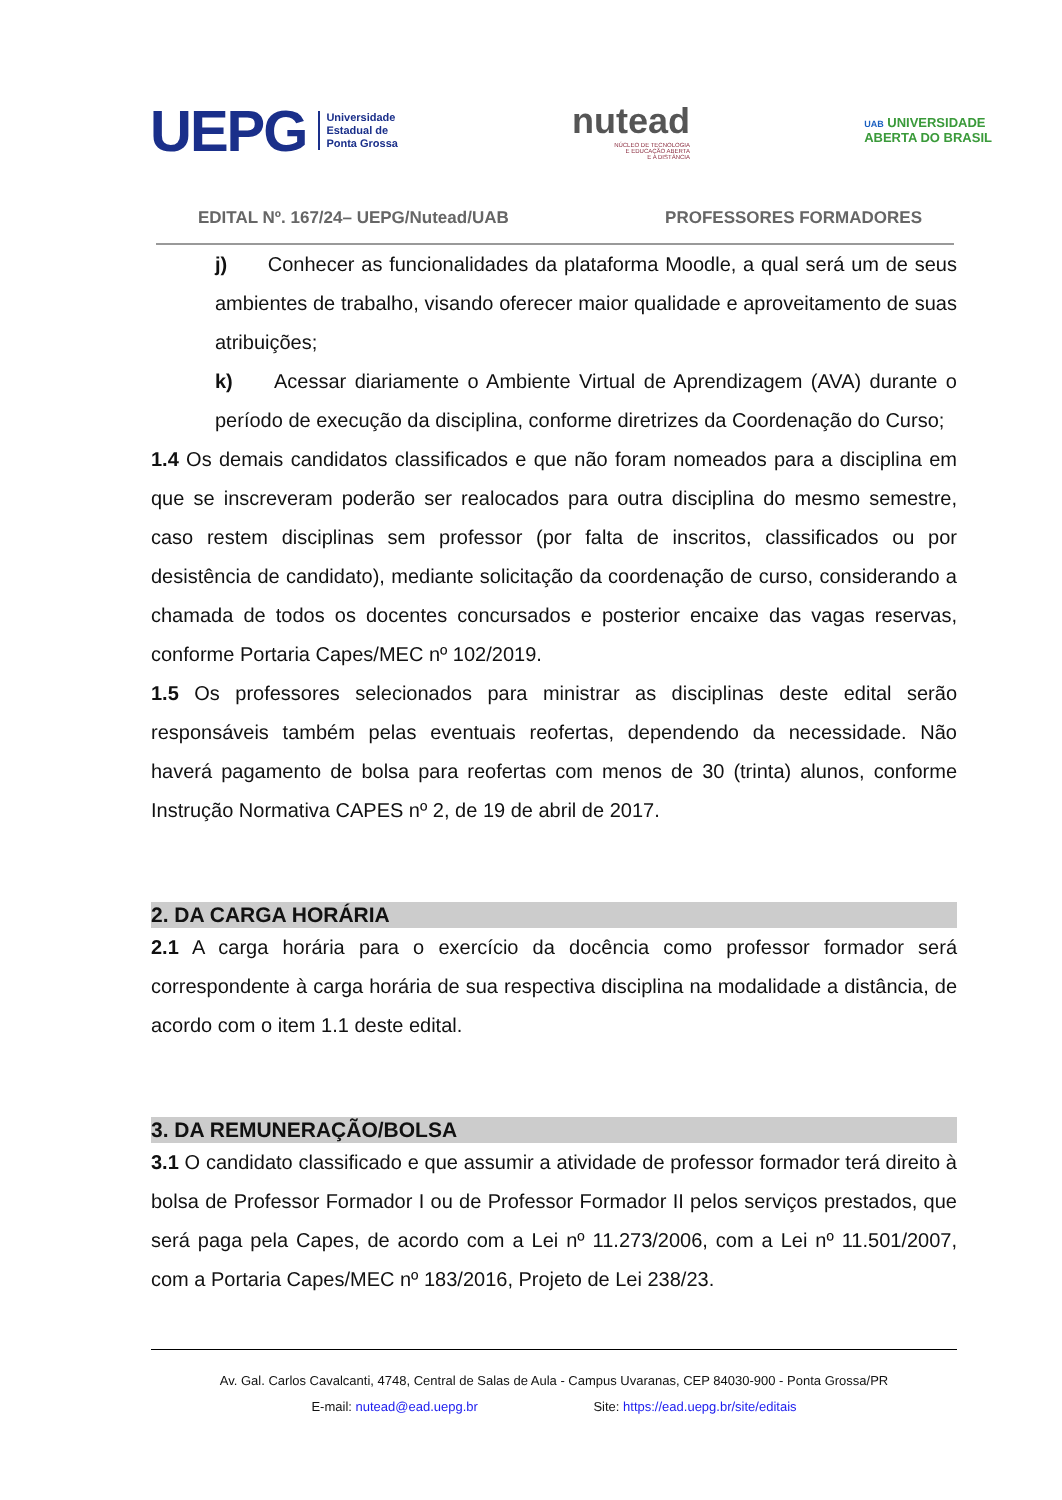UEPG Universidade
Estadual de
Ponta Grossa
nutead
NÚCLEO DE TECNOLOGIA
E EDUCAÇÃO ABERTA
E A DISTÂNCIA
UAB UNIVERSIDADE
ABERTA DO BRASIL
EDITAL Nº. 167/24– UEPG/Nutead/UAB PROFESSORES FORMADORES
j) Conhecer as funcionalidades da plataforma Moodle, a qual será um de seus ambientes de trabalho, visando oferecer maior qualidade e aproveitamento de suas atribuições;
k) Acessar diariamente o Ambiente Virtual de Aprendizagem (AVA) durante o período de execução da disciplina, conforme diretrizes da Coordenação do Curso;
1.4 Os demais candidatos classificados e que não foram nomeados para a disciplina em que se inscreveram poderão ser realocados para outra disciplina do mesmo semestre, caso restem disciplinas sem professor (por falta de inscritos, classificados ou por desistência de candidato), mediante solicitação da coordenação de curso, considerando a chamada de todos os docentes concursados e posterior encaixe das vagas reservas, conforme Portaria Capes/MEC nº 102/2019.
1.5 Os professores selecionados para ministrar as disciplinas deste edital serão responsáveis também pelas eventuais reofertas, dependendo da necessidade. Não haverá pagamento de bolsa para reofertas com menos de 30 (trinta) alunos, conforme Instrução Normativa CAPES nº 2, de 19 de abril de 2017.
2. DA CARGA HORÁRIA
2.1 A carga horária para o exercício da docência como professor formador será correspondente à carga horária de sua respectiva disciplina na modalidade a distância, de acordo com o item 1.1 deste edital.
3. DA REMUNERAÇÃO/BOLSA
3.1 O candidato classificado e que assumir a atividade de professor formador terá direito à bolsa de Professor Formador I ou de Professor Formador II pelos serviços prestados, que será paga pela Capes, de acordo com a Lei nº 11.273/2006, com a Lei nº 11.501/2007, com a Portaria Capes/MEC nº 183/2016, Projeto de Lei 238/23.
Av. Gal. Carlos Cavalcanti, 4748, Central de Salas de Aula - Campus Uvaranas, CEP 84030-900 - Ponta Grossa/PR
E-mail: nutead@ead.uepg.br Site: https://ead.uepg.br/site/editais